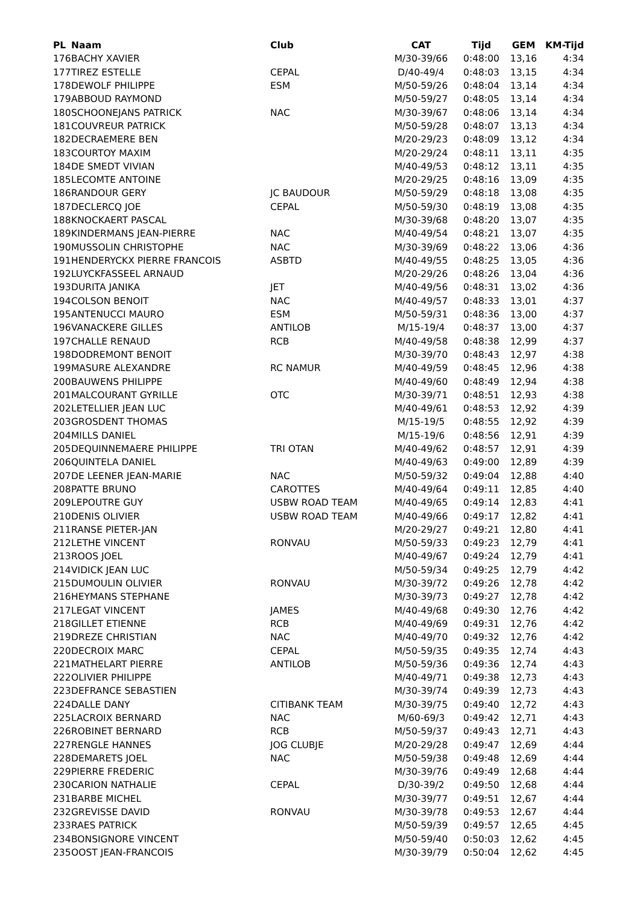| PL | Naam | Club | CAT | Tijd | GEM | KM-Tijd |
| --- | --- | --- | --- | --- | --- | --- |
| 176 | BACHY XAVIER | | M/30-39/66 | 0:48:00 | 13,16 | 4:34 |
| 177 | TIREZ ESTELLE | CEPAL | D/40-49/4 | 0:48:03 | 13,15 | 4:34 |
| 178 | DEWOLF PHILIPPE | ESM | M/50-59/26 | 0:48:04 | 13,14 | 4:34 |
| 179 | ABBOUD RAYMOND | | M/50-59/27 | 0:48:05 | 13,14 | 4:34 |
| 180 | SCHOONEJANS PATRICK | NAC | M/30-39/67 | 0:48:06 | 13,14 | 4:34 |
| 181 | COUVREUR PATRICK | | M/50-59/28 | 0:48:07 | 13,13 | 4:34 |
| 182 | DECRAEMERE BEN | | M/20-29/23 | 0:48:09 | 13,12 | 4:34 |
| 183 | COURTOY MAXIM | | M/20-29/24 | 0:48:11 | 13,11 | 4:35 |
| 184 | DE SMEDT VIVIAN | | M/40-49/53 | 0:48:12 | 13,11 | 4:35 |
| 185 | LECOMTE ANTOINE | | M/20-29/25 | 0:48:16 | 13,09 | 4:35 |
| 186 | RANDOUR GERY | JC BAUDOUR | M/50-59/29 | 0:48:18 | 13,08 | 4:35 |
| 187 | DECLERCQ JOE | CEPAL | M/50-59/30 | 0:48:19 | 13,08 | 4:35 |
| 188 | KNOCKAERT PASCAL | | M/30-39/68 | 0:48:20 | 13,07 | 4:35 |
| 189 | KINDERMANS JEAN-PIERRE | NAC | M/40-49/54 | 0:48:21 | 13,07 | 4:35 |
| 190 | MUSSOLIN CHRISTOPHE | NAC | M/30-39/69 | 0:48:22 | 13,06 | 4:36 |
| 191 | HENDERYCKX PIERRE FRANCOIS | ASBTD | M/40-49/55 | 0:48:25 | 13,05 | 4:36 |
| 192 | LUYCKFASSEEL ARNAUD | | M/20-29/26 | 0:48:26 | 13,04 | 4:36 |
| 193 | DURITA JANIKA | JET | M/40-49/56 | 0:48:31 | 13,02 | 4:36 |
| 194 | COLSON BENOIT | NAC | M/40-49/57 | 0:48:33 | 13,01 | 4:37 |
| 195 | ANTENUCCI MAURO | ESM | M/50-59/31 | 0:48:36 | 13,00 | 4:37 |
| 196 | VANACKERE GILLES | ANTILOB | M/15-19/4 | 0:48:37 | 13,00 | 4:37 |
| 197 | CHALLE RENAUD | RCB | M/40-49/58 | 0:48:38 | 12,99 | 4:37 |
| 198 | DODREMONT BENOIT | | M/30-39/70 | 0:48:43 | 12,97 | 4:38 |
| 199 | MASURE ALEXANDRE | RC NAMUR | M/40-49/59 | 0:48:45 | 12,96 | 4:38 |
| 200 | BAUWENS PHILIPPE | | M/40-49/60 | 0:48:49 | 12,94 | 4:38 |
| 201 | MALCOURANT GYRILLE | OTC | M/30-39/71 | 0:48:51 | 12,93 | 4:38 |
| 202 | LETELLIER JEAN LUC | | M/40-49/61 | 0:48:53 | 12,92 | 4:39 |
| 203 | GROSDENT THOMAS | | M/15-19/5 | 0:48:55 | 12,92 | 4:39 |
| 204 | MILLS DANIEL | | M/15-19/6 | 0:48:56 | 12,91 | 4:39 |
| 205 | DEQUINNEMAERE PHILIPPE | TRI OTAN | M/40-49/62 | 0:48:57 | 12,91 | 4:39 |
| 206 | QUINTELA DANIEL | | M/40-49/63 | 0:49:00 | 12,89 | 4:39 |
| 207 | DE LEENER JEAN-MARIE | NAC | M/50-59/32 | 0:49:04 | 12,88 | 4:40 |
| 208 | PATTE BRUNO | CAROTTES | M/40-49/64 | 0:49:11 | 12,85 | 4:40 |
| 209 | LEPOUTRE GUY | USBW ROAD TEAM | M/40-49/65 | 0:49:14 | 12,83 | 4:41 |
| 210 | DENIS OLIVIER | USBW ROAD TEAM | M/40-49/66 | 0:49:17 | 12,82 | 4:41 |
| 211 | RANSE PIETER-JAN | | M/20-29/27 | 0:49:21 | 12,80 | 4:41 |
| 212 | LETHE VINCENT | RONVAU | M/50-59/33 | 0:49:23 | 12,79 | 4:41 |
| 213 | ROOS JOEL | | M/40-49/67 | 0:49:24 | 12,79 | 4:41 |
| 214 | VIDICK JEAN LUC | | M/50-59/34 | 0:49:25 | 12,79 | 4:42 |
| 215 | DUMOULIN OLIVIER | RONVAU | M/30-39/72 | 0:49:26 | 12,78 | 4:42 |
| 216 | HEYMANS STEPHANE | | M/30-39/73 | 0:49:27 | 12,78 | 4:42 |
| 217 | LEGAT VINCENT | JAMES | M/40-49/68 | 0:49:30 | 12,76 | 4:42 |
| 218 | GILLET ETIENNE | RCB | M/40-49/69 | 0:49:31 | 12,76 | 4:42 |
| 219 | DREZE CHRISTIAN | NAC | M/40-49/70 | 0:49:32 | 12,76 | 4:42 |
| 220 | DECROIX MARC | CEPAL | M/50-59/35 | 0:49:35 | 12,74 | 4:43 |
| 221 | MATHELART PIERRE | ANTILOB | M/50-59/36 | 0:49:36 | 12,74 | 4:43 |
| 222 | OLIVIER PHILIPPE | | M/40-49/71 | 0:49:38 | 12,73 | 4:43 |
| 223 | DEFRANCE SEBASTIEN | | M/30-39/74 | 0:49:39 | 12,73 | 4:43 |
| 224 | DALLE DANY | CITIBANK TEAM | M/30-39/75 | 0:49:40 | 12,72 | 4:43 |
| 225 | LACROIX BERNARD | NAC | M/60-69/3 | 0:49:42 | 12,71 | 4:43 |
| 226 | ROBINET BERNARD | RCB | M/50-59/37 | 0:49:43 | 12,71 | 4:43 |
| 227 | RENGLE HANNES | JOG CLUBJE | M/20-29/28 | 0:49:47 | 12,69 | 4:44 |
| 228 | DEMARETS JOEL | NAC | M/50-59/38 | 0:49:48 | 12,69 | 4:44 |
| 229 | PIERRE FREDERIC | | M/30-39/76 | 0:49:49 | 12,68 | 4:44 |
| 230 | CARION NATHALIE | CEPAL | D/30-39/2 | 0:49:50 | 12,68 | 4:44 |
| 231 | BARBE MICHEL | | M/30-39/77 | 0:49:51 | 12,67 | 4:44 |
| 232 | GREVISSE DAVID | RONVAU | M/30-39/78 | 0:49:53 | 12,67 | 4:44 |
| 233 | RAES PATRICK | | M/50-59/39 | 0:49:57 | 12,65 | 4:45 |
| 234 | BONSIGNORE VINCENT | | M/50-59/40 | 0:50:03 | 12,62 | 4:45 |
| 235 | OOST JEAN-FRANCOIS | | M/30-39/79 | 0:50:04 | 12,62 | 4:45 |